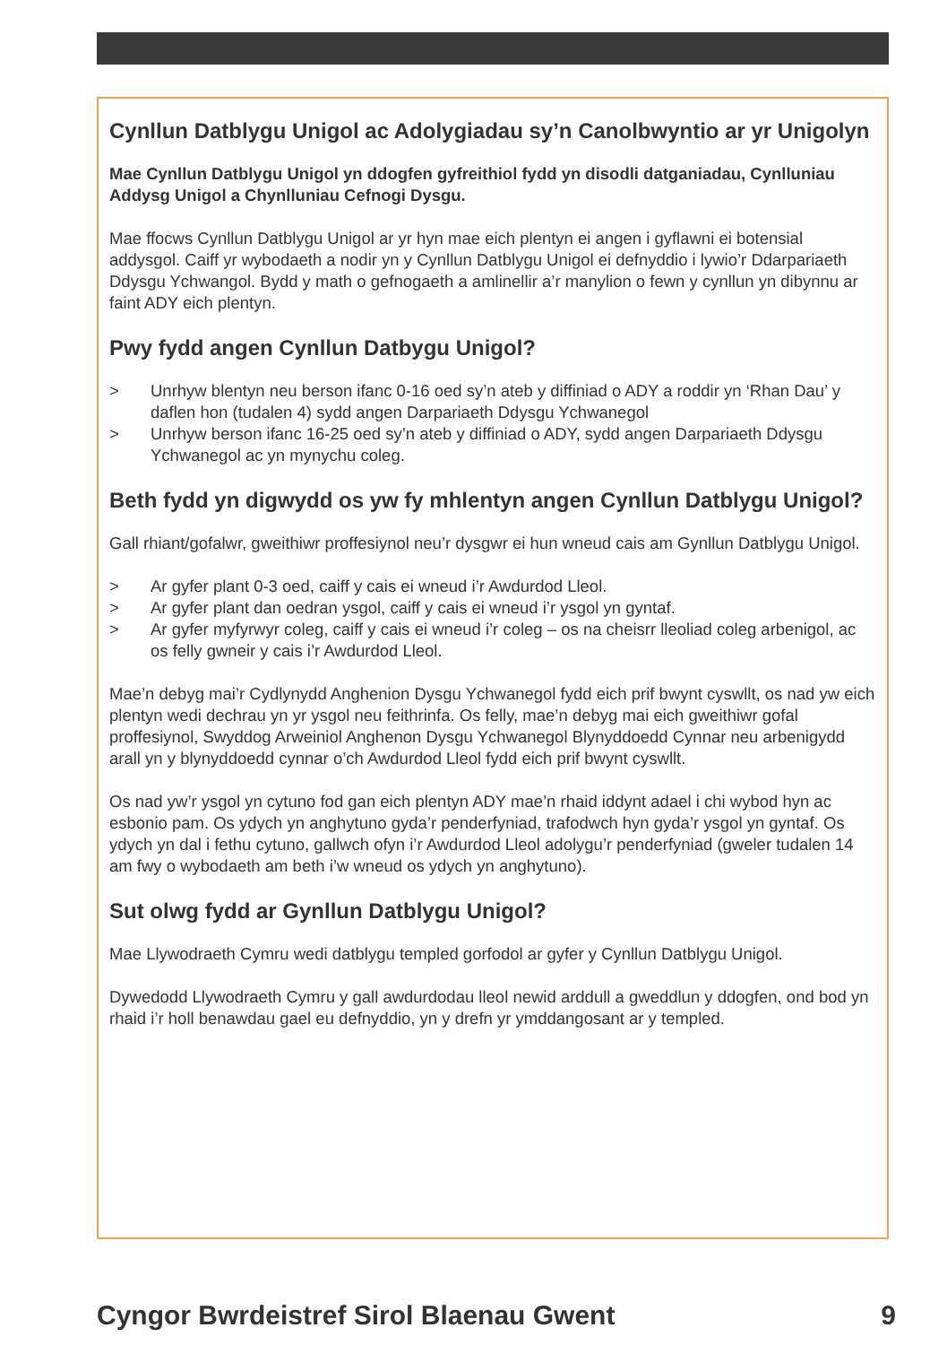Cynllun Datblygu Unigol ac Adolygiadau sy’n Canolbwyntio ar yr Unigolyn
Mae Cynllun Datblygu Unigol yn ddogfen gyfreithiol fydd yn disodli datganiadau, Cynlluniau Addysg Unigol a Chynlluniau Cefnogi Dysgu.
Mae ffocws Cynllun Datblygu Unigol ar yr hyn mae eich plentyn ei angen i gyflawni ei botensial addysgol. Caiff yr wybodaeth a nodir yn y Cynllun Datblygu Unigol ei defnyddio i lywio’r Ddarpariaeth Ddysgu Ychwangol. Bydd y math o gefnogaeth a amlinellir a’r manylion o fewn y cynllun yn dibynnu ar faint ADY eich plentyn.
Pwy fydd angen Cynllun Datbygu Unigol?
> Unrhyw blentyn neu berson ifanc 0-16 oed sy’n ateb y diffiniad o ADY a roddir yn ‘Rhan Dau’ y daflen hon (tudalen 4) sydd angen Darpariaeth Ddysgu Ychwanegol
> Unrhyw berson ifanc 16-25 oed sy’n ateb y diffiniad o ADY, sydd angen Darpariaeth Ddysgu Ychwanegol ac yn mynychu coleg.
Beth fydd yn digwydd os yw fy mhlentyn angen Cynllun Datblygu Unigol?
Gall rhiant/gofalwr, gweithiwr proffesiynol neu’r dysgwr ei hun wneud cais am Gynllun Datblygu Unigol.
> Ar gyfer plant 0-3 oed, caiff y cais ei wneud i’r Awdurdod Lleol.
> Ar gyfer plant dan oedran ysgol, caiff y cais ei wneud i’r ysgol yn gyntaf.
> Ar gyfer myfyrwyr coleg, caiff y cais ei wneud i’r coleg – os na cheisrr lleoliad coleg arbenigol, ac os felly gwneir y cais i’r Awdurdod Lleol.
Mae’n debyg mai’r Cydlynydd Anghenion Dysgu Ychwanegol fydd eich prif bwynt cyswllt, os nad yw eich plentyn wedi dechrau yn yr ysgol neu feithrinfa. Os felly, mae’n debyg mai eich gweithiwr gofal proffesiynol, Swyddog Arweiniol Anghenon Dysgu Ychwanegol Blynyddoedd Cynnar neu arbenigydd arall yn y blynyddoedd cynnar o’ch Awdurdod Lleol fydd eich prif bwynt cyswllt.
Os nad yw’r ysgol yn cytuno fod gan eich plentyn ADY mae’n rhaid iddynt adael i chi wybod hyn ac esbonio pam. Os ydych yn anghytuno gyda’r penderfyniad, trafodwch hyn gyda’r ysgol yn gyntaf. Os ydych yn dal i fethu cytuno, gallwch ofyn i’r Awdurdod Lleol adolygu’r penderfyniad (gweler tudalen 14 am fwy o wybodaeth am beth i’w wneud os ydych yn anghytuno).
Sut olwg fydd ar Gynllun Datblygu Unigol?
Mae Llywodraeth Cymru wedi datblygu templed gorfodol ar gyfer y Cynllun Datblygu Unigol.
Dywedodd Llywodraeth Cymru y gall awdurdodau lleol newid arddull a gweddlun y ddogfen, ond bod yn rhaid i’r holl benawdau gael eu defnyddio, yn y drefn yr ymddangosant ar y templed.
Cyngor Bwrdeistref Sirol Blaenau Gwent 9